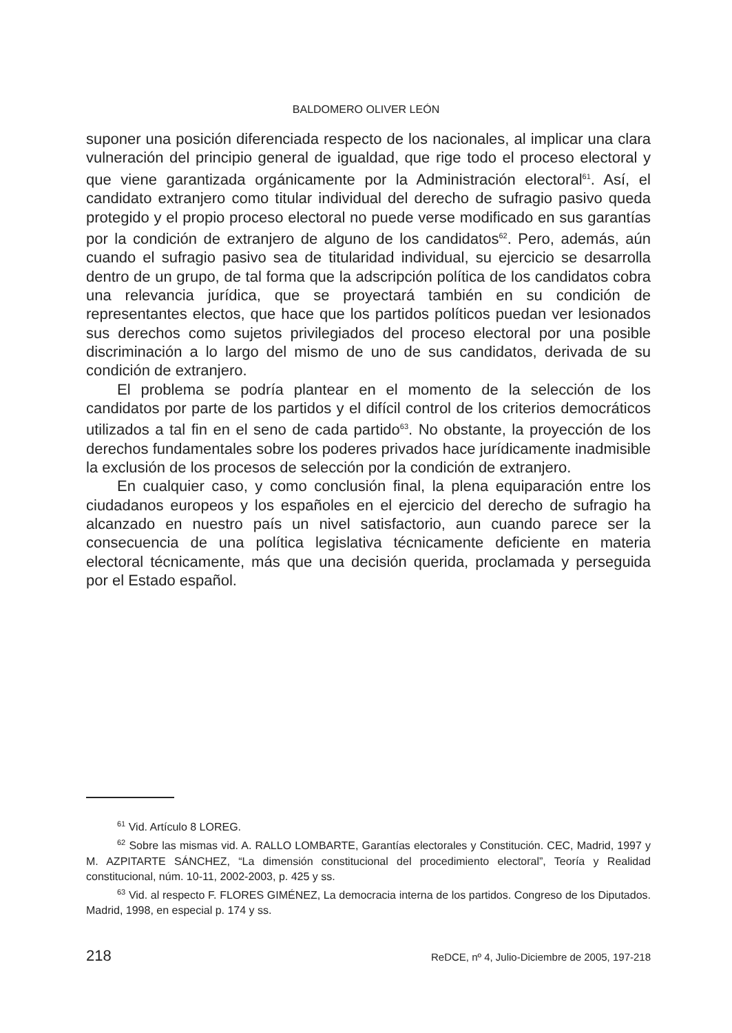BALDOMERO OLIVER LEÓN
suponer una posición diferenciada respecto de los nacionales, al implicar una clara vulneración del principio general de igualdad, que rige todo el proceso electoral y que viene garantizada orgánicamente por la Administración electoral<sup>61</sup>. Así, el candidato extranjero como titular individual del derecho de sufragio pasivo queda protegido y el propio proceso electoral no puede verse modificado en sus garantías por la condición de extranjero de alguno de los candidatos<sup>62</sup>. Pero, además, aún cuando el sufragio pasivo sea de titularidad individual, su ejercicio se desarrolla dentro de un grupo, de tal forma que la adscripción política de los candidatos cobra una relevancia jurídica, que se proyectará también en su condición de representantes electos, que hace que los partidos políticos puedan ver lesionados sus derechos como sujetos privilegiados del proceso electoral por una posible discriminación a lo largo del mismo de uno de sus candidatos, derivada de su condición de extranjero.
El problema se podría plantear en el momento de la selección de los candidatos por parte de los partidos y el difícil control de los criterios democráticos utilizados a tal fin en el seno de cada partido<sup>63</sup>. No obstante, la proyección de los derechos fundamentales sobre los poderes privados hace jurídicamente inadmisible la exclusión de los procesos de selección por la condición de extranjero.
En cualquier caso, y como conclusión final, la plena equiparación entre los ciudadanos europeos y los españoles en el ejercicio del derecho de sufragio ha alcanzado en nuestro país un nivel satisfactorio, aun cuando parece ser la consecuencia de una política legislativa técnicamente deficiente en materia electoral técnicamente, más que una decisión querida, proclamada y perseguida por el Estado español.
<sup>61</sup> Vid. Artículo 8 LOREG.
<sup>62</sup> Sobre las mismas vid. A. RALLO LOMBARTE, Garantías electorales y Constitución. CEC, Madrid, 1997 y M. AZPITARTE SÁNCHEZ, “La dimensión constitucional del procedimiento electoral”, Teoría y Realidad constitucional, núm. 10-11, 2002-2003, p. 425 y ss.
<sup>63</sup> Vid. al respecto F. FLORES GIMÉNEZ, La democracia interna de los partidos. Congreso de los Diputados. Madrid, 1998, en especial p. 174 y ss.
218 ReDCE, nº 4, Julio-Diciembre de 2005, 197-218